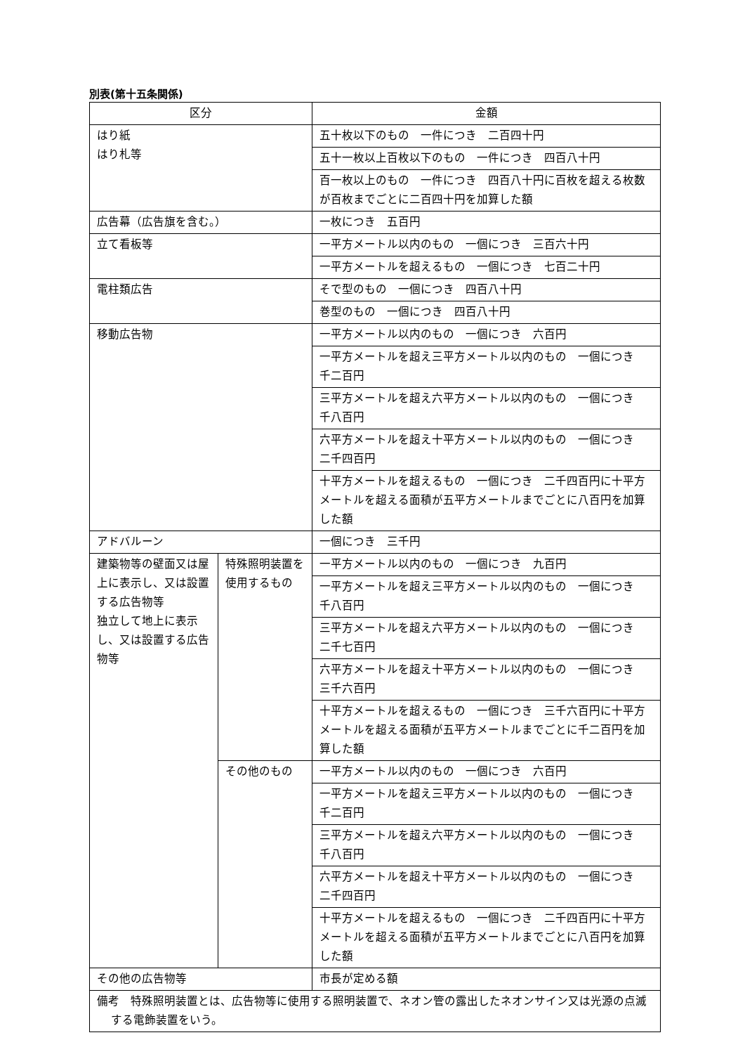別表(第十五条関係)
| 区分 | | 金額 |
| --- | --- | --- |
| はり紙 はり札等 | | 五十枚以下のもの 一件につき 二百四十円 |
| | | 五十一枚以上百枚以下のもの 一件につき 四百八十円 |
| | | 百一枚以上のもの 一件につき 四百八十円に百枚を超える枚数が百枚までごとに二百四十円を加算した額 |
| 広告幕（広告旗を含む。） | | 一枚につき 五百円 |
| 立て看板等 | | 一平方メートル以内のもの 一個につき 三百六十円 |
| | | 一平方メートルを超えるもの 一個につき 七百二十円 |
| 電柱類広告 | | そで型のもの 一個につき 四百八十円 |
| | | 巻型のもの 一個につき 四百八十円 |
| 移動広告物 | | 一平方メートル以内のもの 一個につき 六百円 |
| | | 一平方メートルを超え三平方メートル以内のもの 一個につき 千二百円 |
| | | 三平方メートルを超え六平方メートル以内のもの 一個につき 千八百円 |
| | | 六平方メートルを超え十平方メートル以内のもの 一個につき 二千四百円 |
| | | 十平方メートルを超えるもの 一個につき 二千四百円に十平方メートルを超える面積が五平方メートルまでごとに八百円を加算した額 |
| アドバルーン | | 一個につき 三千円 |
| 建築物等の壁面又は屋上に表示し、又は設置する広告物等 独立して地上に表示し、又は設置する広告物等 | 特殊照明装置を使用するもの | 一平方メートル以内のもの 一個につき 九百円 |
| | | 一平方メートルを超え三平方メートル以内のもの 一個につき 千八百円 |
| | | 三平方メートルを超え六平方メートル以内のもの 一個につき 二千七百円 |
| | | 六平方メートルを超え十平方メートル以内のもの 一個につき 三千六百円 |
| | | 十平方メートルを超えるもの 一個につき 三千六百円に十平方メートルを超える面積が五平方メートルまでごとに千二百円を加算した額 |
| | その他のもの | 一平方メートル以内のもの 一個につき 六百円 |
| | | 一平方メートルを超え三平方メートル以内のもの 一個につき 千二百円 |
| | | 三平方メートルを超え六平方メートル以内のもの 一個につき 千八百円 |
| | | 六平方メートルを超え十平方メートル以内のもの 一個につき 二千四百円 |
| | | 十平方メートルを超えるもの 一個につき 二千四百円に十平方メートルを超える面積が五平方メートルまでごとに八百円を加算した額 |
| その他の広告物等 | | 市長が定める額 |
| 備考 特殊照明装置とは、広告物等に使用する照明装置で、ネオン管の露出したネオンサイン又は光源の点滅する電飾装置をいう。 | | |